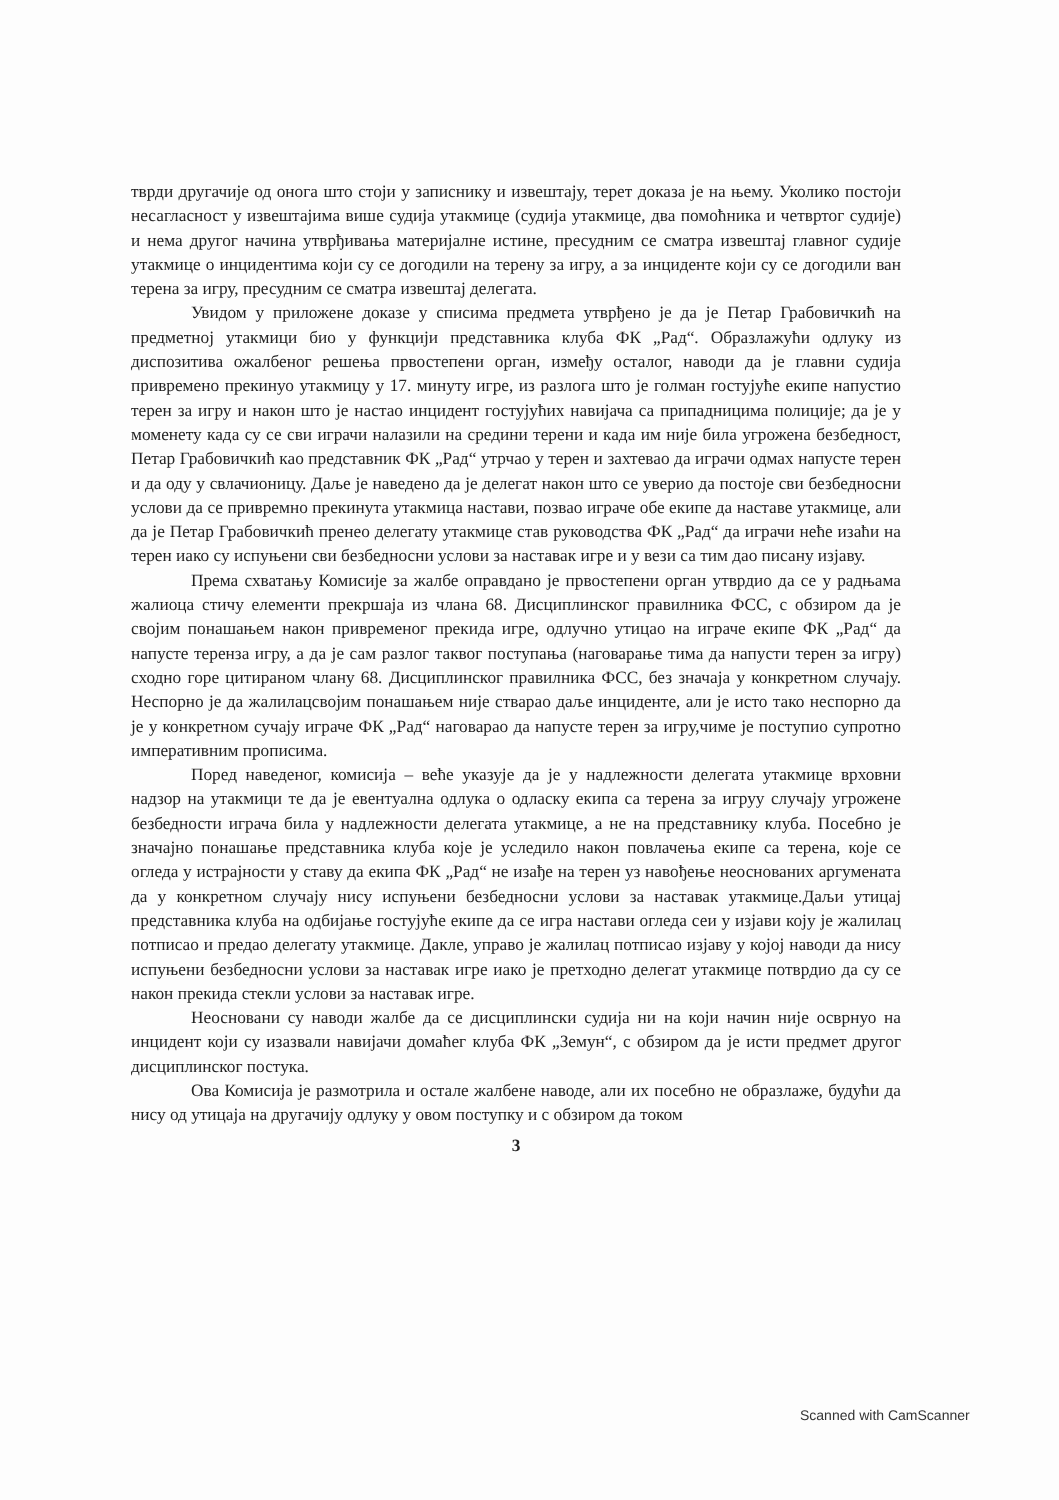тврди другачије од онога што стоји у записнику и извештају, терет доказа је на њему. Уколико постоји несагласност у извештајима више судија утакмице (судија утакмице, два помоћника и четвртог судије) и нема другог начина утврђивања материјалне истине, пресудним се сматра извештај главног судије утакмице о инцидентима који су се догодили на терену за игру, а за инциденте који су се догодили ван терена за игру, пресудним се сматра извештај делегата.
Увидом у приложене доказе у списима предмета утврђено је да је Петар Грабовичкић на предметној утакмици био у функцији представника клуба ФК „Рад“. Образлажући одлуку из диспозитива ожалбеног решења првостепени орган, између осталог, наводи да је главни судија привремено прекинуо утакмицу у 17. минуту игре, из разлога што је голман гостујуће екипе напустио терен за игру и након што је настао инцидент гостујућих навијача са припадницима полиције; да је у моменету када су се сви играчи налазили на средини терени и када им није била угрожена безбедност, Петар Грабовичкић као представник ФК „Рад“ утрчао у терен и захтевао да играчи одмах напусте терен и да оду у свлачионицу. Даље је наведено да је делегат након што се уверио да постоје сви безбедносни услови да се привремно прекинута утакмица настави, позвао играче обе екипе да наставе утакмице, али да је Петар Грабовичкић пренео делегату утакмице став руководства ФК „Рад“ да играчи неће изаћи на терен иако су испуњени сви безбедносни услови за наставак игре и у вези са тим дао писану изјаву.
Према схватању Комисије за жалбе оправдано је првостепени орган утврдио да се у радњама жалиоца стичу елементи прекршаја из члана 68. Дисциплинског правилника ФСС, с обзиром да је својим понашањем након привременог прекида игре, одлучно утицао на играче екипе ФК „Рад“ да напусте теренза игру, а да је сам разлог таквог поступања (наговарање тима да напусти терен за игру) сходно горе цитираном члану 68. Дисциплинског правилника ФСС, без значаја у конкретном случају. Неспорно је да жалилацсвојим понашањем није стварао даље инциденте, али је исто тако неспорно да је у конкретном сучају играче ФК „Рад“ наговарао да напусте терен за игру,чиме је поступио супротно императивним прописима.
Поред наведеног, комисија – веће указује да је у надлежности делегата утакмице врховни надзор на утакмици те да је евентуална одлука о одласку екипа са терена за игруу случају угрожене безбедности играча била у надлежности делегата утакмице, а не на представнику клуба. Посебно је значајно понашање представника клуба које је уследило након повлачења екипе са терена, које се огледа у истрајности у ставу да екипа ФК „Рад“ не изађе на терен уз навођење неоснованих аргумената да у конкретном случају нису испуњени безбедносни услови за наставак утакмице.Даљи утицај представника клуба на одбијање гостујуће екипе да се игра настави огледа сеи у изјави коју је жалилац потписао и предао делегату утакмице. Дакле, управо је жалилац потписао изјаву у којој наводи да нису испуњени безбедносни услови за наставак игре иако је претходно делегат утакмице потврдио да су се након прекида стекли услови за наставак игре.
Неосновани су наводи жалбе да се дисциплински судија ни на који начин није осврнуо на инцидент који су изазвали навијачи домаћег клуба ФК „Земун“, с обзиром да је исти предмет другог дисциплинског постука.
Ова Комисија је размотрила и остале жалбене наводе, али их посебно не образлаже, будући да нису од утицаја на другачију одлуку у овом поступку и с обзиром да током
3
Scanned with CamScanner